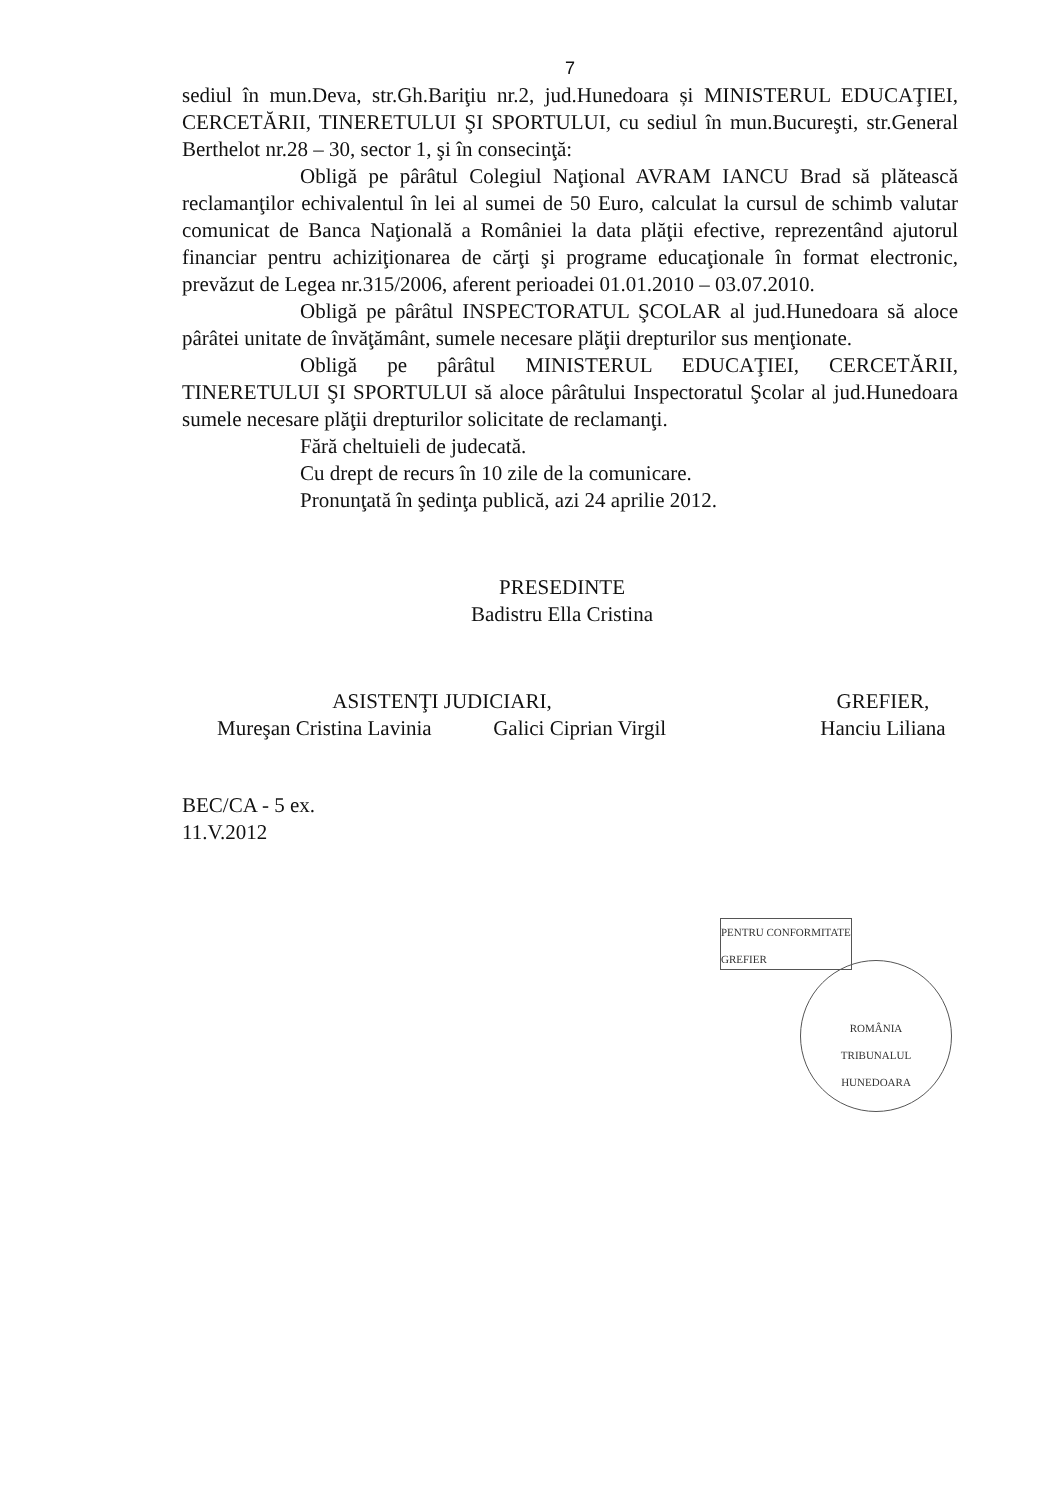7
sediul în mun.Deva, str.Gh.Bariţiu nr.2, jud.Hunedoara și MINISTERUL EDUCAŢIEI, CERCETĂRII, TINERETULUI ŞI SPORTULUI, cu sediul în mun.Bucureşti, str.General Berthelot nr.28 – 30, sector 1, şi în consecinţă:
Obligă pe pârâtul Colegiul Naţional AVRAM IANCU Brad să plătească reclamanţilor echivalentul în lei al sumei de 50 Euro, calculat la cursul de schimb valutar comunicat de Banca Naţională a României la data plăţii efective, reprezentând ajutorul financiar pentru achiziţionarea de cărţi şi programe educaţionale în format electronic, prevăzut de Legea nr.315/2006, aferent perioadei 01.01.2010 – 03.07.2010.
Obligă pe pârâtul INSPECTORATUL ŞCOLAR al jud.Hunedoara să aloce pârâtei unitate de învăţământ, sumele necesare plăţii drepturilor sus menţionate.
Obligă pe pârâtul MINISTERUL EDUCAŢIEI, CERCETĂRII, TINERETULUI ŞI SPORTULUI să aloce pârâtului Inspectoratul Şcolar al jud.Hunedoara sumele necesare plăţii drepturilor solicitate de reclamanţi.
Fără cheltuieli de judecată.
Cu drept de recurs în 10 zile de la comunicare.
Pronunţată în şedinţa publică, azi 24 aprilie 2012.
PRESEDINTE
Badistru Ella Cristina
ASISTENŢI JUDICIARI,
Mureşan Cristina Lavinia Galici Ciprian Virgil
GREFIER,
Hanciu Liliana
BEC/CA - 5 ex.
11.V.2012
PENTRU CONFORMITATE
GREFIER
ROMÂNIA
TRIBUNALUL
HUNEDOARA